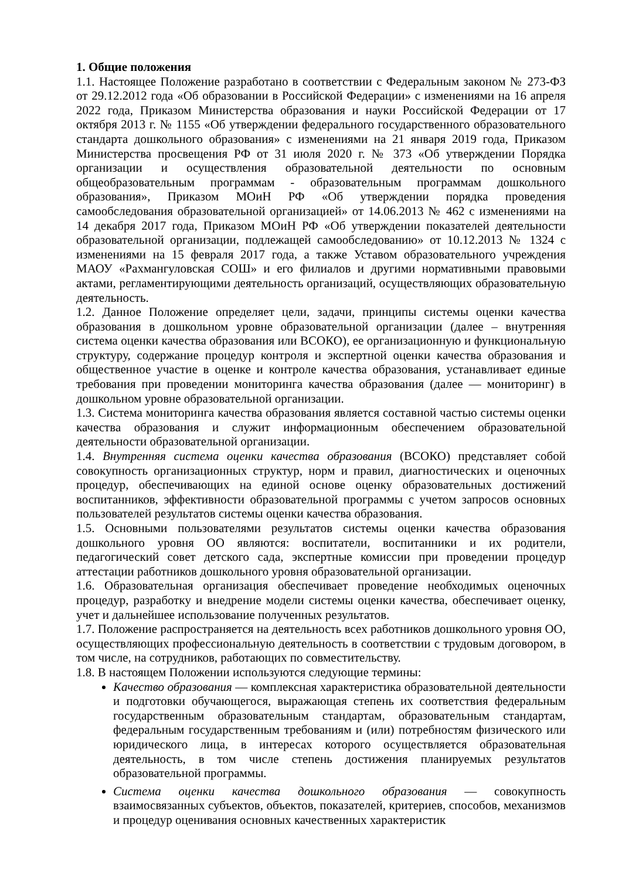1. Общие положения
1.1. Настоящее Положение разработано в соответствии с Федеральным законом № 273-ФЗ от 29.12.2012 года «Об образовании в Российской Федерации» с изменениями на 16 апреля 2022 года, Приказом Министерства образования и науки Российской Федерации от 17 октября 2013 г. № 1155 «Об утверждении федерального государственного образовательного стандарта дошкольного образования» с изменениями на 21 января 2019 года, Приказом Министерства просвещения РФ от 31 июля 2020 г. № 373 «Об утверждении Порядка организации и осуществления образовательной деятельности по основным общеобразовательным программам - образовательным программам дошкольного образования», Приказом МОиН РФ «Об утверждении порядка проведения самообследования образовательной организацией» от 14.06.2013 № 462 с изменениями на 14 декабря 2017 года, Приказом МОиН РФ «Об утверждении показателей деятельности образовательной организации, подлежащей самообследованию» от 10.12.2013 № 1324 с изменениями на 15 февраля 2017 года, а также Уставом образовательного учреждения МАОУ «Рахмангуловская СОШ» и его филиалов и другими нормативными правовыми актами, регламентирующими деятельность организаций, осуществляющих образовательную деятельность.
1.2. Данное Положение определяет цели, задачи, принципы системы оценки качества образования в дошкольном уровне образовательной организации (далее – внутренняя система оценки качества образования или ВСОКО), ее организационную и функциональную структуру, содержание процедур контроля и экспертной оценки качества образования и общественное участие в оценке и контроле качества образования, устанавливает единые требования при проведении мониторинга качества образования (далее — мониторинг) в дошкольном уровне образовательной организации.
1.3. Система мониторинга качества образования является составной частью системы оценки качества образования и служит информационным обеспечением образовательной деятельности образовательной организации.
1.4. Внутренняя система оценки качества образования (ВСОКО) представляет собой совокупность организационных структур, норм и правил, диагностических и оценочных процедур, обеспечивающих на единой основе оценку образовательных достижений воспитанников, эффективности образовательной программы с учетом запросов основных пользователей результатов системы оценки качества образования.
1.5. Основными пользователями результатов системы оценки качества образования дошкольного уровня ОО являются: воспитатели, воспитанники и их родители, педагогический совет детского сада, экспертные комиссии при проведении процедур аттестации работников дошкольного уровня образовательной организации.
1.6. Образовательная организация обеспечивает проведение необходимых оценочных процедур, разработку и внедрение модели системы оценки качества, обеспечивает оценку, учет и дальнейшее использование полученных результатов.
1.7. Положение распространяется на деятельность всех работников дошкольного уровня ОО, осуществляющих профессиональную деятельность в соответствии с трудовым договором, в том числе, на сотрудников, работающих по совместительству.
1.8. В настоящем Положении используются следующие термины:
Качество образования — комплексная характеристика образовательной деятельности и подготовки обучающегося, выражающая степень их соответствия федеральным государственным образовательным стандартам, образовательным стандартам, федеральным государственным требованиям и (или) потребностям физического или юридического лица, в интересах которого осуществляется образовательная деятельность, в том числе степень достижения планируемых результатов образовательной программы.
Система оценки качества дошкольного образования — совокупность взаимосвязанных субъектов, объектов, показателей, критериев, способов, механизмов и процедур оценивания основных качественных характеристик